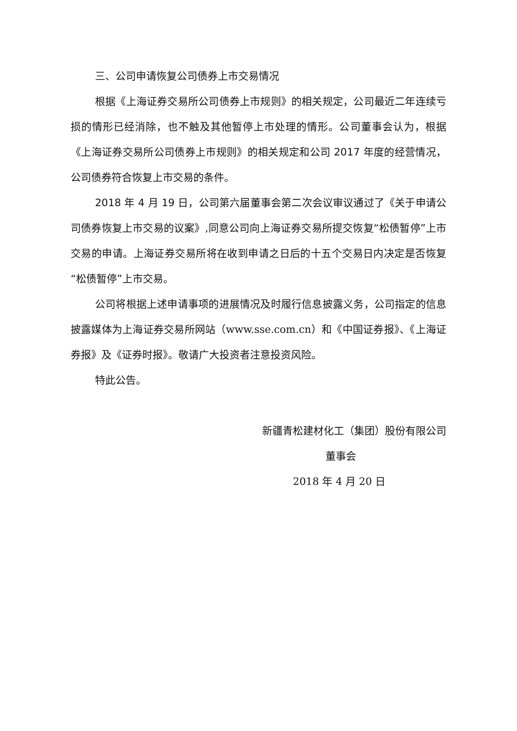三、公司申请恢复公司债券上市交易情况
根据《上海证券交易所公司债券上市规则》的相关规定，公司最近二年连续亏损的情形已经消除，也不触及其他暂停上市处理的情形。公司董事会认为，根据《上海证券交易所公司债券上市规则》的相关规定和公司 2017 年度的经营情况，公司债券符合恢复上市交易的条件。
2018 年 4 月 19 日，公司第六届董事会第二次会议审议通过了《关于申请公司债券恢复上市交易的议案》,同意公司向上海证券交易所提交恢复“松债暂停”上市交易的申请。上海证券交易所将在收到申请之日后的十五个交易日内决定是否恢复“松债暂停”上市交易。
公司将根据上述申请事项的进展情况及时履行信息披露义务，公司指定的信息披露媒体为上海证券交易所网站（www.sse.com.cn）和《中国证券报》、《上海证券报》及《证券时报》。敬请广大投资者注意投资风险。
特此公告。
新疆青松建材化工（集团）股份有限公司
董事会
2018 年 4 月 20 日